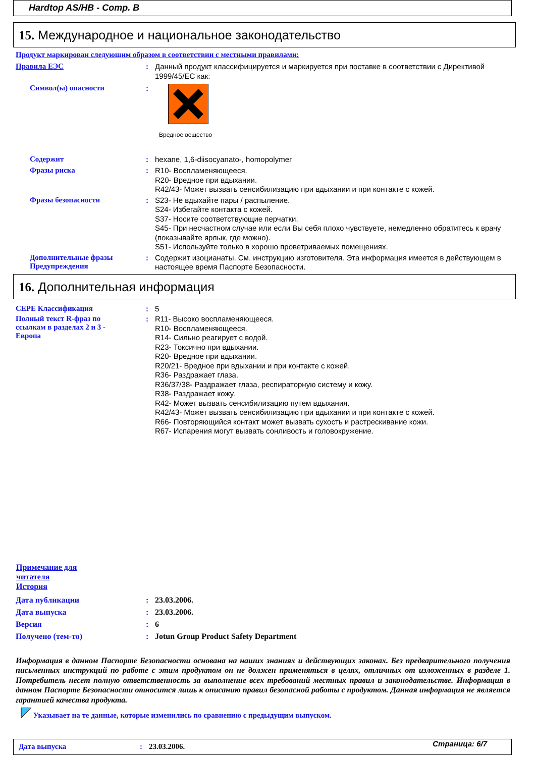Hardtop AS/HB - Comp. B
15. Международное и национальное законодательство
Продукт маркирован следующим образом в соответствии с местными правилами:
Правила ЕЭС :
Данный продукт классифицируется и маркируется при поставке в соответствии с Директивой 1999/45/EC как:
Символ(ы) опасности :
Вредное вещество
Содержит :
hexane, 1,6-diisocyanato-, homopolymer
Фразы риска :
R10- Воспламеняющееся.
R20- Вредное при вдыхании.
R42/43- Может вызвать сенсибилизацию при вдыхании и при контакте с кожей.
Фразы безопасности :
S23- Не вдыхайте пары / распыление.
S24- Избегайте контакта с кожей.
S37- Носите соответствующие перчатки.
S45- При несчастном случае или если Вы себя плохо чувствуете, немедленно обратитесь к врачу (показывайте ярлык, где можно).
S51- Используйте только в хорошо проветриваемых помещениях.
Дополнительные фразы Предупреждения
:
Содержит изоцианаты. См. инструкцию изготовителя. Эта информация имеется в действующем в настоящее время Паспорте Безопасности.
16. Дополнительная информация
CEPE Классификация :
5
Полный текст R-фраз по ссылкам в разделах 2 и 3 - Европа
:
R11- Высоко воспламеняющееся.
R10- Воспламеняющееся.
R14- Сильно реагирует с водой.
R23- Токсично при вдыхании.
R20- Вредное при вдыхании.
R20/21- Вредное при вдыхании и при контакте с кожей.
R36- Раздражает глаза.
R36/37/38- Раздражает глаза, респираторную систему и кожу.
R38- Раздражает кожу.
R42- Может вызвать сенсибилизацию путем вдыхания.
R42/43- Может вызвать сенсибилизацию при вдыхании и при контакте с кожей.
R66- Повторяющийся контакт может вызвать сухость и растрескивание кожи.
R67- Испарения могут вызвать сонливость и головокружение.
Примечание для читателя
История
Дата публикации
Дата выпуска
Версия
Получено (тем-то)
:
:
:
:
23.03.2006.
23.03.2006.
6
Jotun Group Product Safety Department
Информация в данном Паспорте Безопасности основана на наших знаниях и действующих законах. Без предварительного получения письменных инструкций по работе с этим продуктом он не должен применяться в целях, отличных от изложенных в разделе 1. Потребитель несет полную ответственность за выполнение всех требований местных правил и законодательстве. Информация в данном Паспорте Безопасности относится лишь к описанию правил безопасной работы с продуктом. Данная информация не является гарантией качества продукта.
Указывает на те данные, которые изменились по сравнению с предыдущим выпуском.
Дата выпуска: 23.03.2006. Страница: 6/7